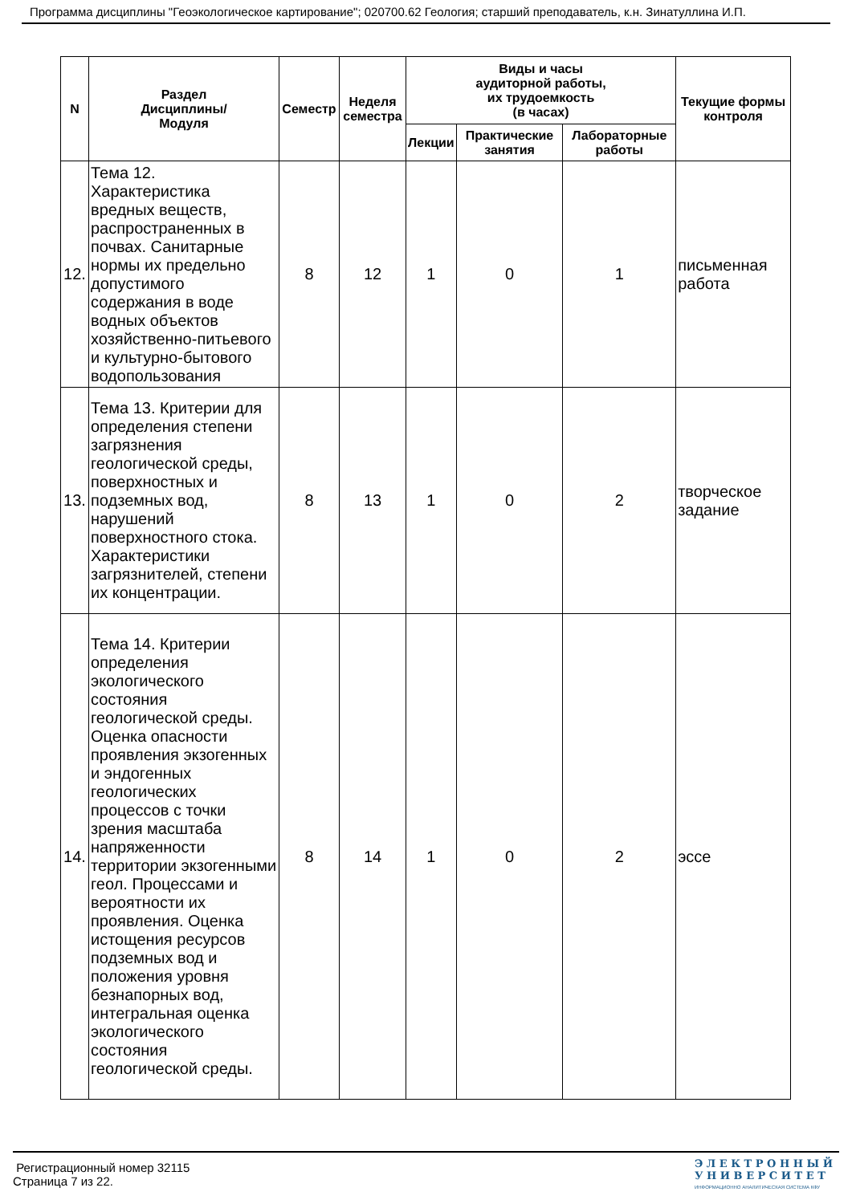Программа дисциплины "Геоэкологическое картирование"; 020700.62 Геология; старший преподаватель, к.н. Зинатуллина И.П.
| N | Раздел Дисциплины/ Модуля | Семестр | Неделя семестра | Виды и часы аудиторной работы, их трудоемкость (в часах) | | | Текущие формы контроля |
| --- | --- | --- | --- | --- | --- | --- | --- |
| | | | | Лекции | Практические занятия | Лабораторные работы | |
| 12. | Тема 12. Характеристика вредных веществ, распространенных в почвах. Санитарные нормы их предельно допустимого содержания в воде водных объектов хозяйственно-питьевого и культурно-бытового водопользования | 8 | 12 | 1 | 0 | 1 | письменная работа |
| 13. | Тема 13. Критерии для определения степени загрязнения геологической среды, поверхностных и подземных вод, нарушений поверхностного стока. Характеристики загрязнителей, степени их концентрации. | 8 | 13 | 1 | 0 | 2 | творческое задание |
| 14. | Тема 14. Критерии определения экологического состояния геологической среды. Оценка опасности проявления экзогенных и эндогенных геологических процессов с точки зрения масштаба напряженности территории экзогенными геол. Процессами и вероятности их проявления. Оценка истощения ресурсов подземных вод и положения уровня безнапорных вод, интегральная оценка экологического состояния геологической среды. | 8 | 14 | 1 | 0 | 2 | эссе |
Регистрационный номер 32115
Страница 7 из 22.
Э Л Е К Т Р О Н Н Ы Й
У Н И В Е Р С И Т Е Т
ИНФОРМАЦИОННО АНАЛИТИЧЕСКАЯ СИСТЕМА КФУ